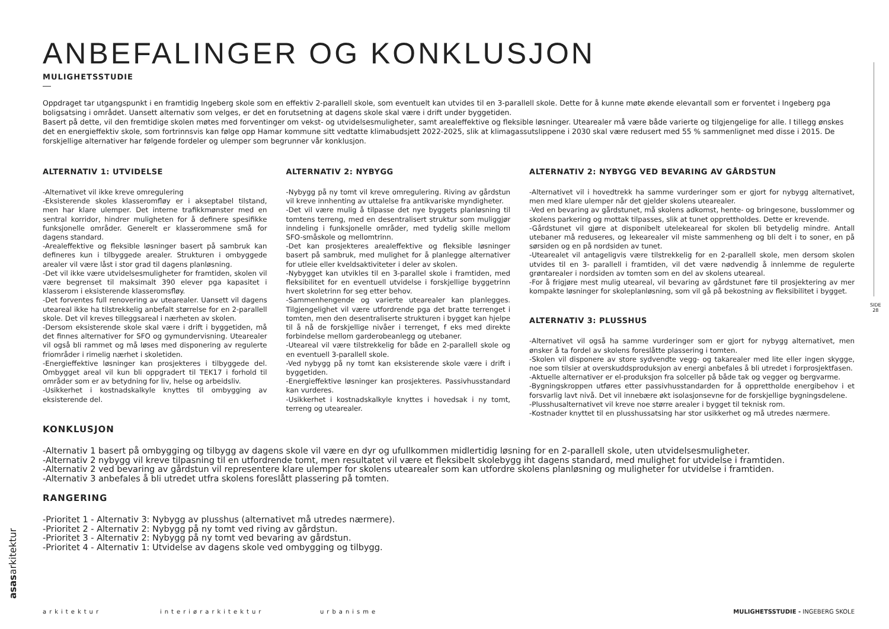ANBEFALINGER OG KONKLUSJON
MULIGHETSSTUDIE
Oppdraget tar utgangspunkt i en framtidig Ingeberg skole som en effektiv 2-parallell skole, som eventuelt kan utvides til en 3-parallell skole. Dette for å kunne møte økende elevantall som er forventet i Ingeberg pga boligsatsing i området. Uansett alternativ som velges, er det en forutsetning at dagens skole skal være i drift under byggetiden.
Basert på dette, vil den fremtidige skolen møtes med forventinger om vekst- og utvidelsesmuligheter, samt arealeffektive og fleksible løsninger. Utearealer må være både varierte og tilgjengelige for alle. I tillegg ønskes det en energieffektiv skole, som fortrinnsvis kan følge opp Hamar kommune sitt vedtatte klimabudsjett 2022-2025, slik at klimagassutslippene i 2030 skal være redusert med 55 % sammenlignet med disse i 2015. De forskjellige alternativer har følgende fordeler og ulemper som begrunner vår konklusjon.
ALTERNATIV 1: UTVIDELSE
-Alternativet vil ikke kreve omregulering
-Eksisterende skoles klasseromfløy er i akseptabel tilstand, men har klare ulemper. Det interne trafikkmønster med en sentral korridor, hindrer muligheten for å definere spesifikke funksjonelle områder. Generelt er klasserommene små for dagens standard.
-Arealeffektive og fleksible løsninger basert på sambruk kan defineres kun i tilbyggede arealer. Strukturen i ombyggede arealer vil være låst i stor grad til dagens planløsning.
-Det vil ikke være utvidelsesmuligheter for framtiden, skolen vil være begrenset til maksimalt 390 elever pga kapasitet i klasserom i eksisterende klasseromsfløy.
-Det forventes full renovering av utearealer. Uansett vil dagens uteareal ikke ha tilstrekkelig anbefalt størrelse for en 2-parallell skole. Det vil kreves tilleggsareal i nærheten av skolen.
-Dersom eksisterende skole skal være i drift i byggetiden, må det finnes alternativer for SFO og gymundervisning. Utearealer vil også bli rammet og må løses med disponering av regulerte friområder i rimelig nærhet i skoletiden.
-Energieffektive løsninger kan prosjekteres i tilbyggede del. Ombygget areal vil kun bli oppgradert til TEK17 i forhold til områder som er av betydning for liv, helse og arbeidsliv.
-Usikkerhet i kostnadskalkyle knyttes til ombygging av eksisterende del.
ALTERNATIV 2: NYBYGG
-Nybygg på ny tomt vil kreve omregulering. Riving av gårdstun vil kreve innhenting av uttalelse fra antikvariske myndigheter.
-Det vil være mulig å tilpasse det nye byggets planløsning til tomtens terreng, med en desentralisert struktur som muliggjør inndeling i funksjonelle områder, med tydelig skille mellom SFO-småskole og mellomtrinn.
-Det kan prosjekteres arealeffektive og fleksible løsninger basert på sambruk, med mulighet for å planlegge alternativer for utleie eller kveldsaktiviteter i deler av skolen.
-Nybygget kan utvikles til en 3-parallel skole i framtiden, med fleksibilitet for en eventuell utvidelse i forskjellige byggetrinn hvert skoletrinn for seg etter behov.
-Sammenhengende og varierte utearealer kan planlegges. Tilgjengelighet vil være utfordrende pga det bratte terrenget i tomten, men den desentraliserte strukturen i bygget kan hjelpe til å nå de forskjellige nivåer i terrenget, f eks med direkte forbindelse mellom garderobeanlegg og utebaner.
-Uteareal vil være tilstrekkelig for både en 2-parallell skole og en eventuell 3-parallell skole.
-Ved nybygg på ny tomt kan eksisterende skole være i drift i byggetiden.
-Energieffektive løsninger kan prosjekteres. Passivhusstandard kan vurderes.
-Usikkerhet i kostnadskalkyle knyttes i hovedsak i ny tomt, terreng og utearealer.
ALTERNATIV 2: NYBYGG VED BEVARING AV GÅRDSTUN
-Alternativet vil i hovedtrekk ha samme vurderinger som er gjort for nybygg alternativet, men med klare ulemper når det gjelder skolens utearealer.
-Ved en bevaring av gårdstunet, må skolens adkomst, hente- og bringesone, busslommer og skolens parkering og mottak tilpasses, slik at tunet opprettholdes. Dette er krevende.
-Gårdstunet vil gjøre at disponibelt utelekeareal for skolen bli betydelig mindre. Antall utebaner må reduseres, og lekearealer vil miste sammenheng og bli delt i to soner, en på sørsiden og en på nordsiden av tunet.
-Utearealet vil antageligvis være tilstrekkelig for en 2-parallell skole, men dersom skolen utvides til en 3- parallell i framtiden, vil det være nødvendig å innlemme de regulerte grøntarealer i nordsiden av tomten som en del av skolens uteareal.
-For å frigjøre mest mulig uteareal, vil bevaring av gårdstunet føre til prosjektering av mer kompakte løsninger for skoleplanløsning, som vil gå på bekostning av fleksibilitet i bygget.
ALTERNATIV 3: PLUSSHUS
-Alternativet vil også ha samme vurderinger som er gjort for nybygg alternativet, men ønsker å ta fordel av skolens foreslåtte plassering i tomten.
-Skolen vil disponere av store sydvendte vegg- og takarealer med lite eller ingen skygge, noe som tilsier at overskuddsproduksjon av energi anbefales å bli utredet i forprosjektfasen.
-Aktuelle alternativer er el-produksjon fra solceller på både tak og vegger og bergvarme.
-Bygningskroppen utføres etter passivhusstandarden for å opprettholde energibehov i et forsvarlig lavt nivå. Det vil innebære økt isolasjonsevne for de forskjellige bygningsdelene.
-Plusshusalternativet vil kreve noe større arealer i bygget til teknisk rom.
-Kostnader knyttet til en plusshussatsing har stor usikkerhet og må utredes nærmere.
KONKLUSJON
-Alternativ 1 basert på ombygging og tilbygg av dagens skole vil være en dyr og ufullkommen midlertidig løsning for en 2-parallell skole, uten utvidelsesmuligheter.
-Alternativ 2 nybygg vil kreve tilpasning til en utfordrende tomt, men resultatet vil være et fleksibelt skolebygg iht dagens standard, med mulighet for utvidelse i framtiden.
-Alternativ 2 ved bevaring av gårdstun vil representere klare ulemper for skolens utearealer som kan utfordre skolens planløsning og muligheter for utvidelse i framtiden.
-Alternativ 3 anbefales å bli utredet utfra skolens foreslått plassering på tomten.
RANGERING
-Prioritet 1 - Alternativ 3: Nybygg av plusshus (alternativet må utredes nærmere).
-Prioritet 2 - Alternativ 2: Nybygg på ny tomt ved riving av gårdstun.
-Prioritet 3 - Alternativ 2: Nybygg på ny tomt ved bevaring av gårdstun.
-Prioritet 4 - Alternativ 1: Utvidelse av dagens skole ved ombygging og tilbygg.
SIDE
28
asasarkitektur
arkitektur interiørarkitektur urbanisme MULIGHETSSTUDIE - INGEBERG SKOLE